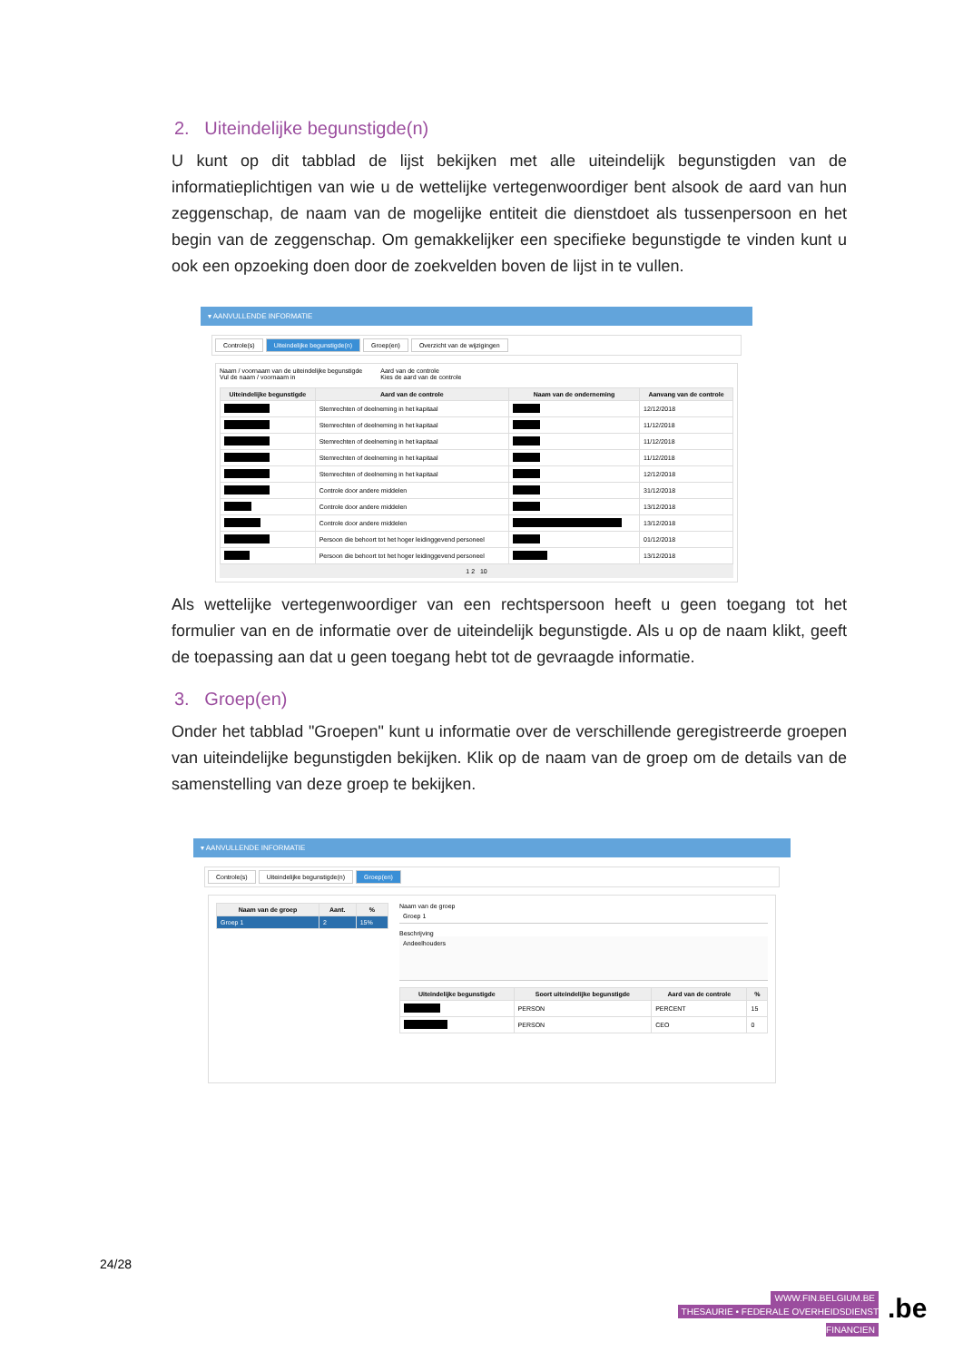2. Uiteindelijke begunstigde(n)
U kunt op dit tabblad de lijst bekijken met alle uiteindelijk begunstigden van de informatieplichtigen van wie u de wettelijke vertegenwoordiger bent alsook de aard van hun zeggenschap, de naam van de mogelijke entiteit die dienstdoet als tussenpersoon en het begin van de zeggenschap. Om gemakkelijker een specifieke begunstigde te vinden kunt u ook een opzoeking doen door de zoekvelden boven de lijst in te vullen.
▾ AANVULLENDE INFORMATIE
Controle(s) Uiteindelijke begunstigde(n) Groep(en) Overzicht van de wijzigingen
Naam / voornaam van de uiteindelijke begunstigde
Vul de naam / voornaam in
Aard van de controle
Kies de aard van de controle
| Uiteindelijke begunstigde | Aard van de controle | Naam van de onderneming | Aanvang van de controle |
| --- | --- | --- | --- |
| | Stemrechten of deelneming in het kapitaal | | 12/12/2018 |
| | Stemrechten of deelneming in het kapitaal | | 11/12/2018 |
| | Stemrechten of deelneming in het kapitaal | | 11/12/2018 |
| | Stemrechten of deelneming in het kapitaal | | 11/12/2018 |
| | Stemrechten of deelneming in het kapitaal | | 12/12/2018 |
| | Controle door andere middelen | | 31/12/2018 |
| | Controle door andere middelen | | 13/12/2018 |
| | Controle door andere middelen | | 13/12/2018 |
| | Persoon die behoort tot het hoger leidinggevend personeel | | 01/12/2018 |
| | Persoon die behoort tot het hoger leidinggevend personeel | | 13/12/2018 |
1 2 10
Als wettelijke vertegenwoordiger van een rechtspersoon heeft u geen toegang tot het formulier van en de informatie over de uiteindelijk begunstigde. Als u op de naam klikt, geeft de toepassing aan dat u geen toegang hebt tot de gevraagde informatie.
3. Groep(en)
Onder het tabblad "Groepen" kunt u informatie over de verschillende geregistreerde groepen van uiteindelijke begunstigden bekijken. Klik op de naam van de groep om de details van de samenstelling van deze groep te bekijken.
▾ AANVULLENDE INFORMATIE
Controle(s) Uiteindelijke begunstigde(n) Groep(en)
| Naam van de groep | Aant. | % |
| --- | --- | --- |
| Groep 1 | 2 | 15% |
Naam van de groep
Groep 1
Beschrijving
Andeelhouders
| Uiteindelijke begunstigde | Soort uiteindelijke begunstigde | Aard van de controle | % |
| --- | --- | --- | --- |
| | PERSON | PERCENT | 15 |
| | PERSON | CEO | 0 |
24/28
WWW.FIN.BELGIUM.BE
THESAURIE • FEDERALE OVERHEIDSDIENST FINANCIEN
.be